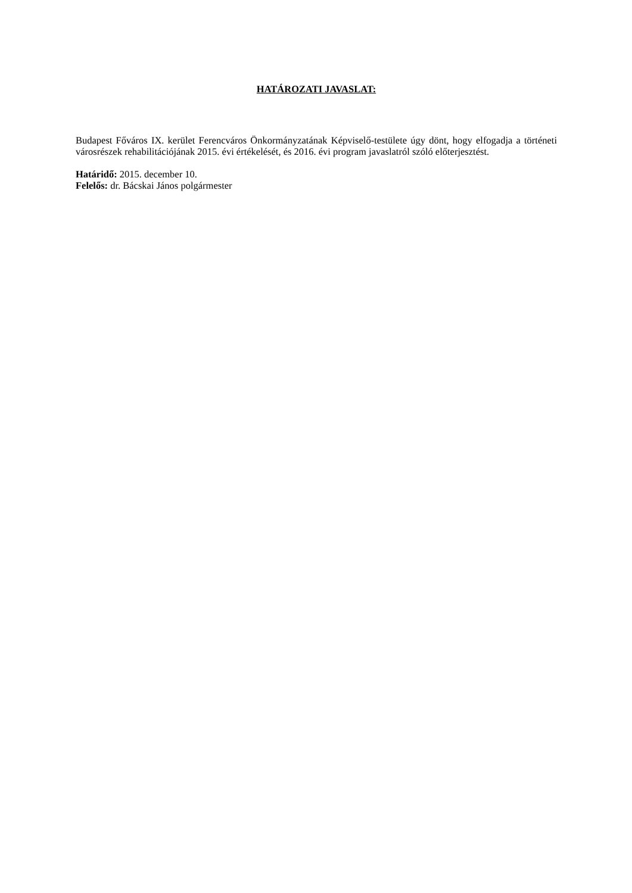HATÁROZATI JAVASLAT:
Budapest Főváros IX. kerület Ferencváros Önkormányzatának Képviselő-testülete úgy dönt, hogy elfogadja a történeti városrészek rehabilitációjának 2015. évi értékelését, és 2016. évi program javaslatról szóló előterjesztést.
Határidő: 2015. december 10.
Felelős: dr. Bácskai János polgármester